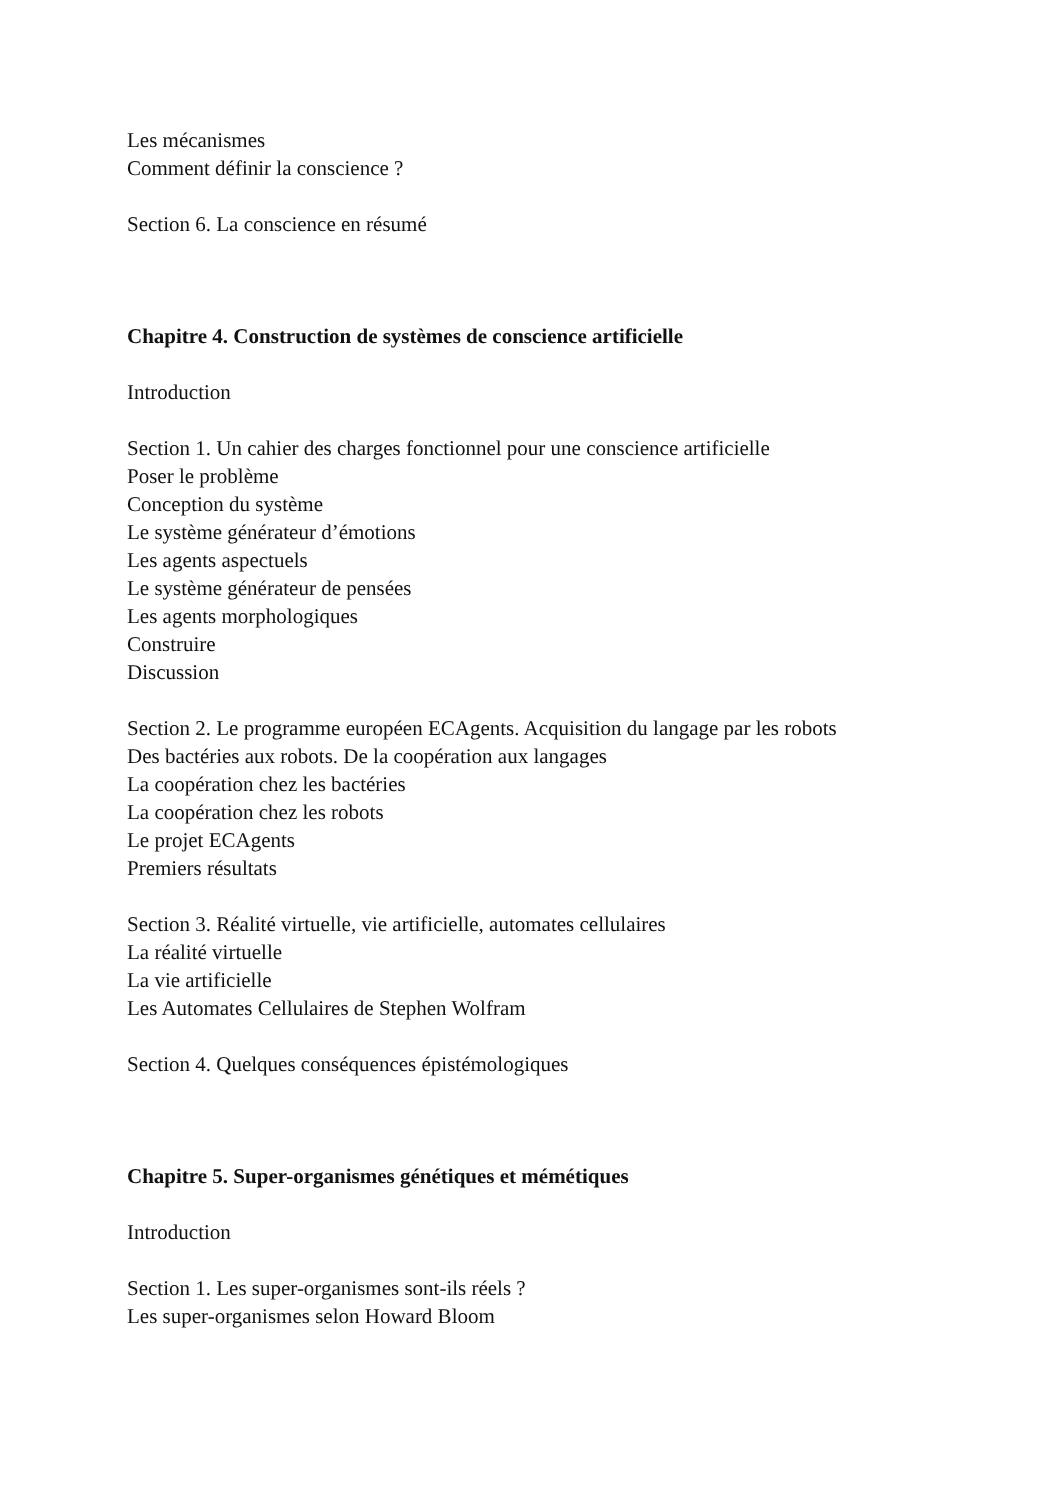Les mécanismes
Comment définir la conscience ?
Section 6. La conscience en résumé
Chapitre 4. Construction de systèmes de conscience artificielle
Introduction
Section 1. Un cahier des charges fonctionnel pour une conscience artificielle
Poser le problème
Conception du système
Le système générateur d’émotions
Les agents aspectuels
Le système générateur de pensées
Les agents morphologiques
Construire
Discussion
Section 2. Le programme européen ECAgents. Acquisition du langage par les robots
Des bactéries aux robots. De la coopération aux langages
La coopération chez les bactéries
La coopération chez les robots
Le projet ECAgents
Premiers résultats
Section 3. Réalité virtuelle, vie artificielle, automates cellulaires
La réalité virtuelle
La vie artificielle
Les Automates Cellulaires de Stephen Wolfram
Section 4. Quelques conséquences épistémologiques
Chapitre 5. Super-organismes génétiques et mémétiques
Introduction
Section 1. Les super-organismes sont-ils réels ?
Les super-organismes selon Howard Bloom